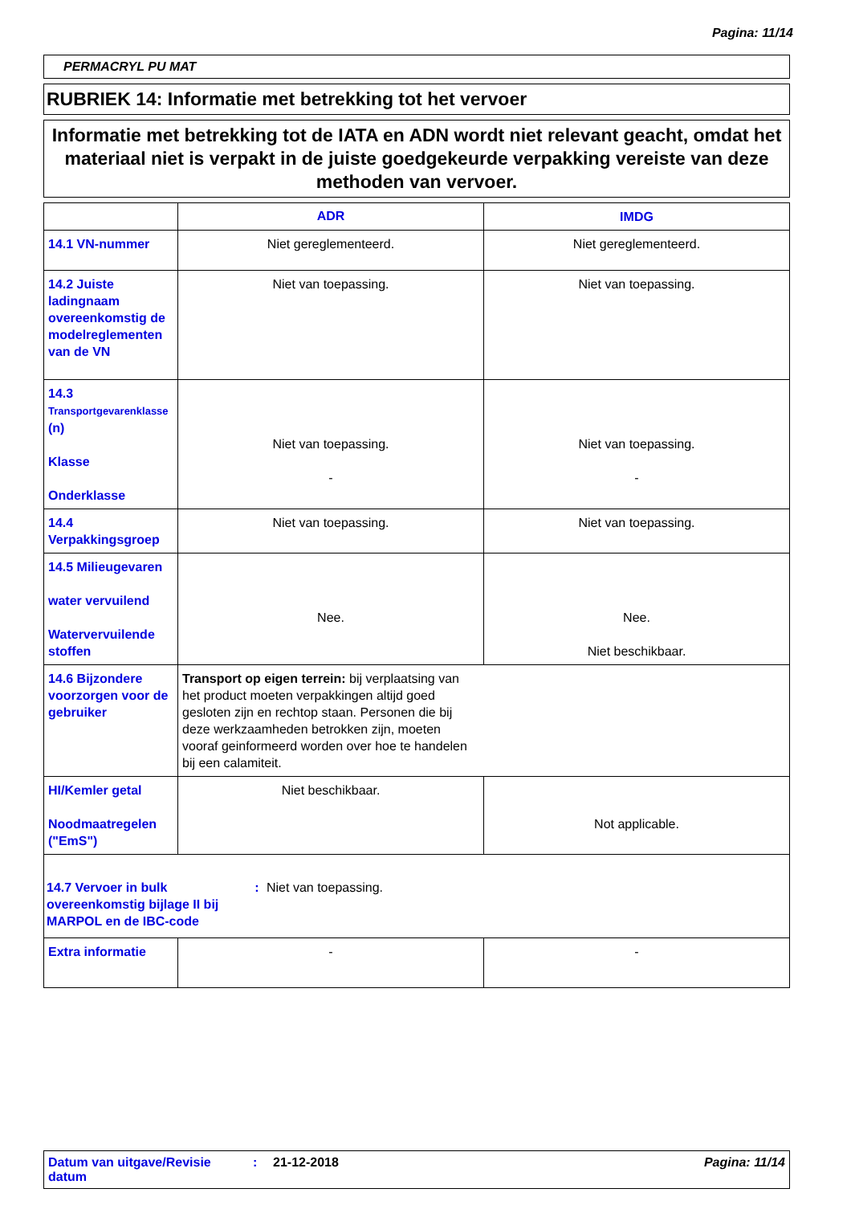Pagina: 11/14
PERMACRYL PU MAT
RUBRIEK 14: Informatie met betrekking tot het vervoer
Informatie met betrekking tot de IATA en ADN wordt niet relevant geacht, omdat het materiaal niet is verpakt in de juiste goedgekeurde verpakking vereiste van deze methoden van vervoer.
| | ADR | IMDG |
| --- | --- | --- |
| 14.1 VN-nummer | Niet gereglementeerd. | Niet gereglementeerd. |
| 14.2 Juiste ladingnaam overeenkomstig de modelreglementen van de VN | Niet van toepassing. | Niet van toepassing. |
| 14.3 Transportgevarenklasse (n) Klasse Onderklasse | Niet van toepassing. - | Niet van toepassing. - |
| 14.4 Verpakkingsgroep | Niet van toepassing. | Niet van toepassing. |
| 14.5 Milieugevaren water vervuilend Watervervuilende stoffen | Nee. | Nee. Niet beschikbaar. |
| 14.6 Bijzondere voorzorgen voor de gebruiker | Transport op eigen terrein: bij verplaatsing van het product moeten verpakkingen altijd goed gesloten zijn en rechtop staan. Personen die bij deze werkzaamheden betrokken zijn, moeten vooraf geinformeerd worden over hoe te handelen bij een calamiteit. | |
| HI/Kemler getal Noodmaatregelen ("EmS") | Niet beschikbaar. | Not applicable. |
| 14.7 Vervoer in bulk overeenkomstig bijlage II bij MARPOL en de IBC-code : Niet van toepassing. | | |
| Extra informatie | - | - |
Datum van uitgave/Revisie datum
: 21-12-2018 Pagina: 11/14